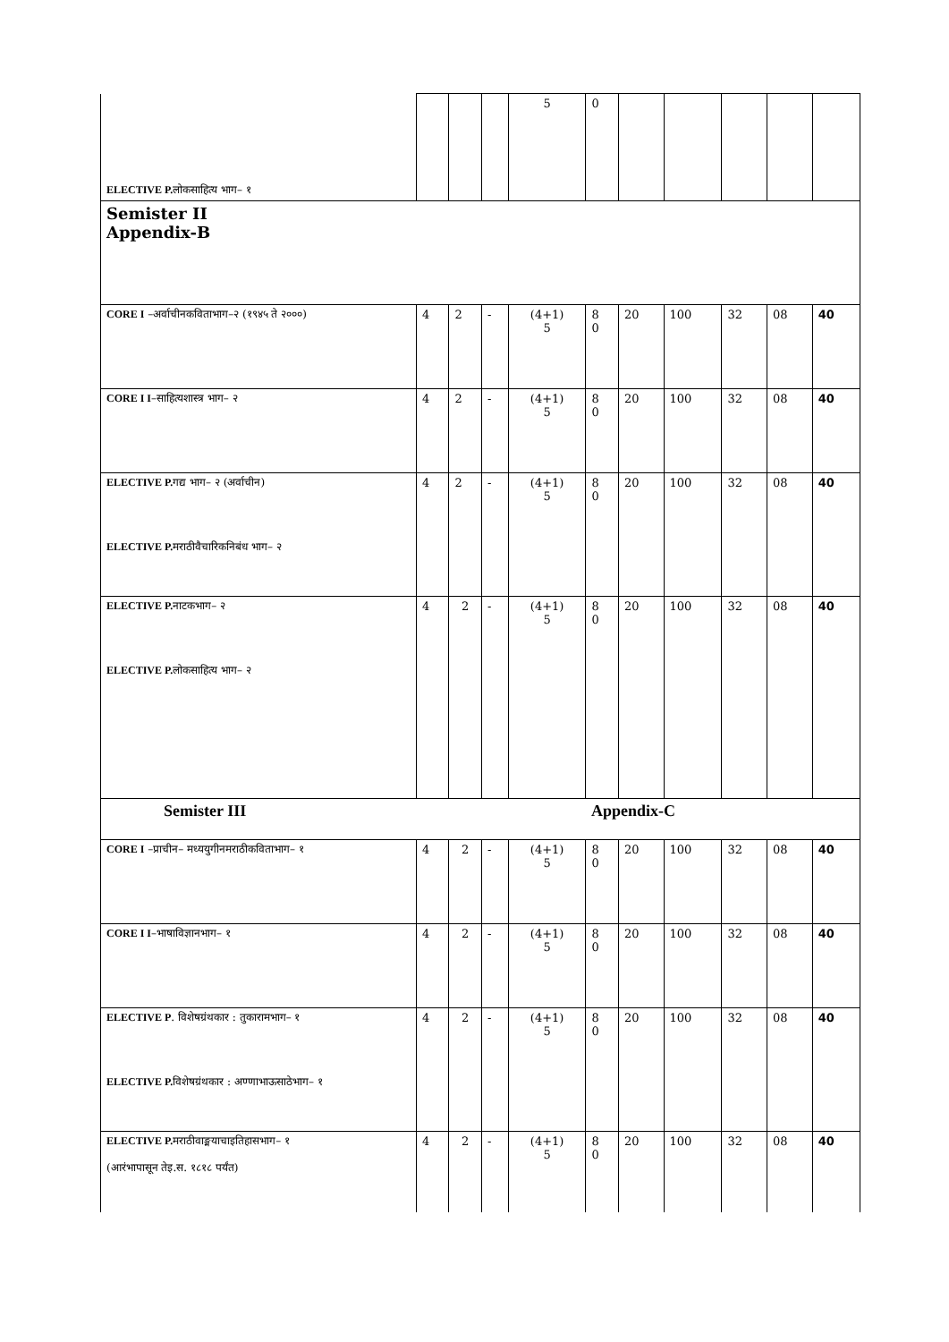| ELECTIVE P. लोकसाहित्य भाग– १ | | | | 5 | 0 | | | | | |
| Semister II Appendix-B | | | | | | | | | | |
| CORE I –अर्वाचीनकविताभाग–२ (१९४५ ते २०००) | 4 | 2 | - | (4+1) 5 | 8 0 | 20 | 100 | 32 | 08 | 40 |
| CORE I I –साहित्यशास्त्र भाग– २ | 4 | 2 | - | (4+1) 5 | 8 0 | 20 | 100 | 32 | 08 | 40 |
| ELECTIVE P. गद्य भाग– २ (अर्वाचीन) ELECTIVE P. मराठीवैचारिकनिबंध भाग– २ | 4 | 2 | - | (4+1) 5 | 8 0 | 20 | 100 | 32 | 08 | 40 |
| ELECTIVE P. नाटकभाग– २ ELECTIVE P. लोकसाहित्य भाग– २ | 4 | 2 | - | (4+1) 5 | 8 0 | 20 | 100 | 32 | 08 | 40 |
| Semister III | | | | | Appendix-C | | | | | |
| CORE I –प्राचीन– मध्ययुगीनमराठीकविताभाग– १ | 4 | 2 | - | (4+1) 5 | 8 0 | 20 | 100 | 32 | 08 | 40 |
| CORE I I –भाषाविज्ञानभाग– १ | 4 | 2 | - | (4+1) 5 | 8 0 | 20 | 100 | 32 | 08 | 40 |
| ELECTIVE P . विशेषग्रंथकार : तुकारामभाग– १ ELECTIVE P. विशेषग्रंथकार : अण्णाभाऊसाठेभाग– १ | 4 | 2 | - | (4+1) 5 | 8 0 | 20 | 100 | 32 | 08 | 40 |
| ELECTIVE P. मराठीवाङ्मयाचाइतिहासभाग– १ (आरंभापासून तेइ.स. १८१८ पर्यंत) | 4 | 2 | - | (4+1) 5 | 8 0 | 20 | 100 | 32 | 08 | 40 |